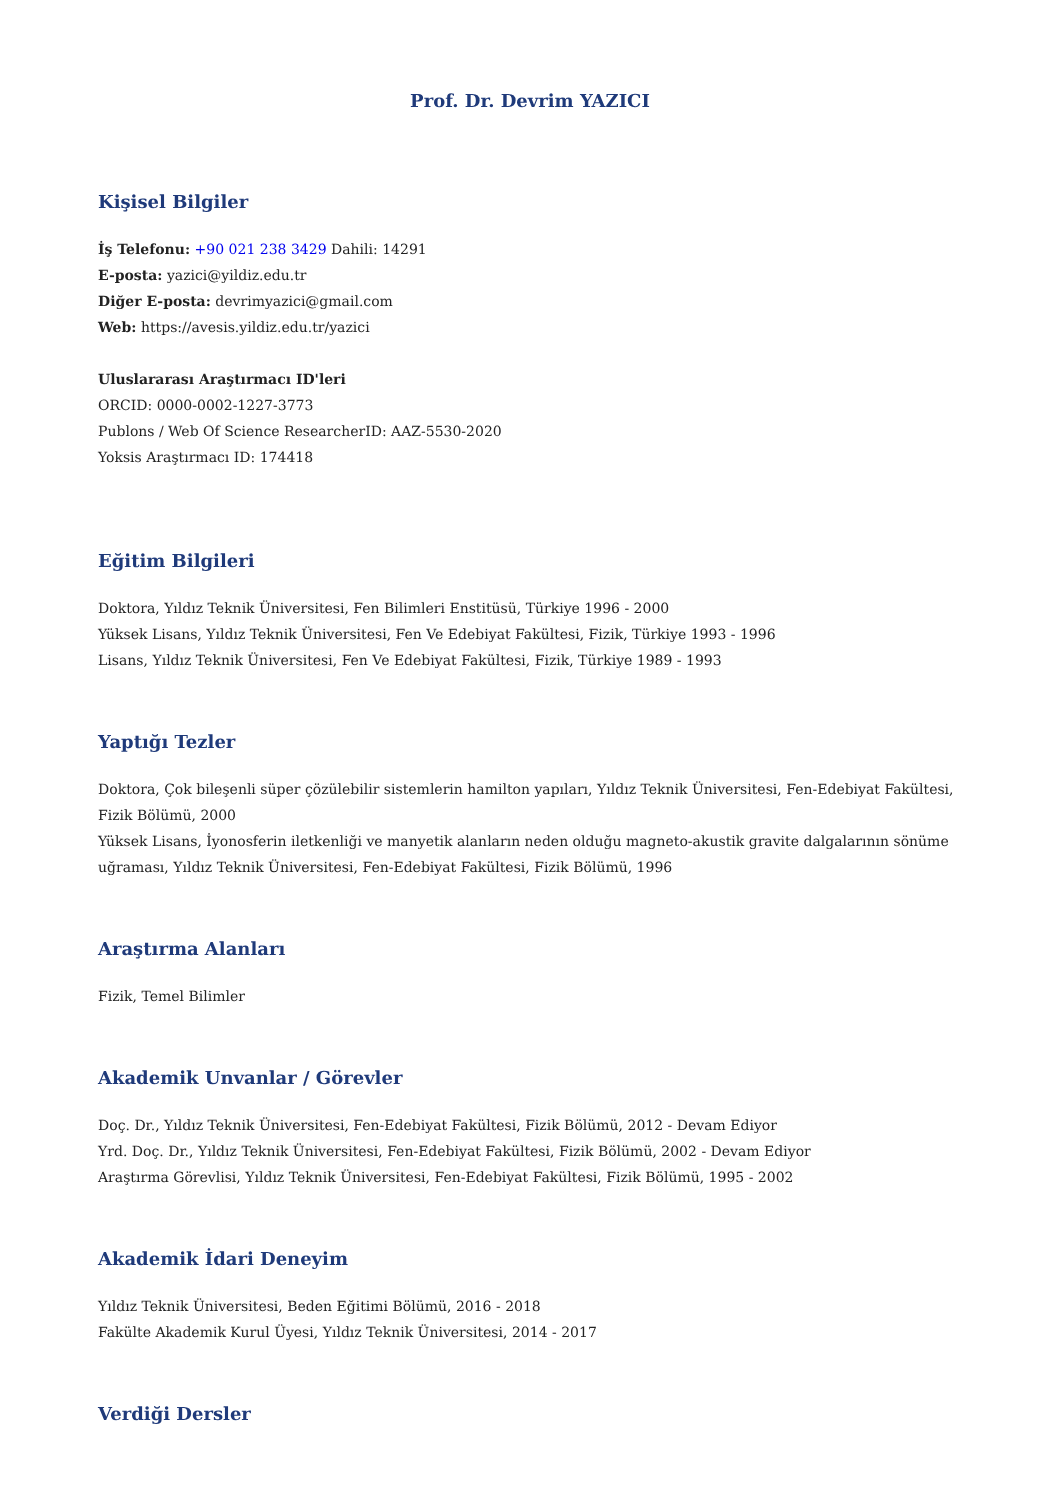Prof. Dr. Devrim YAZICI
Kişisel Bilgiler
İş Telefonu: +90 021 238 3429 Dahili: 14291
E-posta: yazici@yildiz.edu.tr
Diğer E-posta: devrimyazici@gmail.com
Web: https://avesis.yildiz.edu.tr/yazici
Uluslararası Araştırmacı ID'leri
ORCID: 0000-0002-1227-3773
Publons / Web Of Science ResearcherID: AAZ-5530-2020
Yoksis Araştırmacı ID: 174418
Eğitim Bilgileri
Doktora, Yıldız Teknik Üniversitesi, Fen Bilimleri Enstitüsü, Türkiye 1996 - 2000
Yüksek Lisans, Yıldız Teknik Üniversitesi, Fen Ve Edebiyat Fakültesi, Fizik, Türkiye 1993 - 1996
Lisans, Yıldız Teknik Üniversitesi, Fen Ve Edebiyat Fakültesi, Fizik, Türkiye 1989 - 1993
Yaptığı Tezler
Doktora, Çok bileşenli süper çözülebilir sistemlerin hamilton yapıları, Yıldız Teknik Üniversitesi, Fen-Edebiyat Fakültesi, Fizik Bölümü, 2000
Yüksek Lisans, İyonosferin iletkenliği ve manyetik alanların neden olduğu magneto-akustik gravite dalgalarının sönüme uğraması, Yıldız Teknik Üniversitesi, Fen-Edebiyat Fakültesi, Fizik Bölümü, 1996
Araştırma Alanları
Fizik, Temel Bilimler
Akademik Unvanlar / Görevler
Doç. Dr., Yıldız Teknik Üniversitesi, Fen-Edebiyat Fakültesi, Fizik Bölümü, 2012 - Devam Ediyor
Yrd. Doç. Dr., Yıldız Teknik Üniversitesi, Fen-Edebiyat Fakültesi, Fizik Bölümü, 2002 - Devam Ediyor
Araştırma Görevlisi, Yıldız Teknik Üniversitesi, Fen-Edebiyat Fakültesi, Fizik Bölümü, 1995 - 2002
Akademik İdari Deneyim
Yıldız Teknik Üniversitesi, Beden Eğitimi Bölümü, 2016 - 2018
Fakülte Akademik Kurul Üyesi, Yıldız Teknik Üniversitesi, 2014 - 2017
Verdiği Dersler